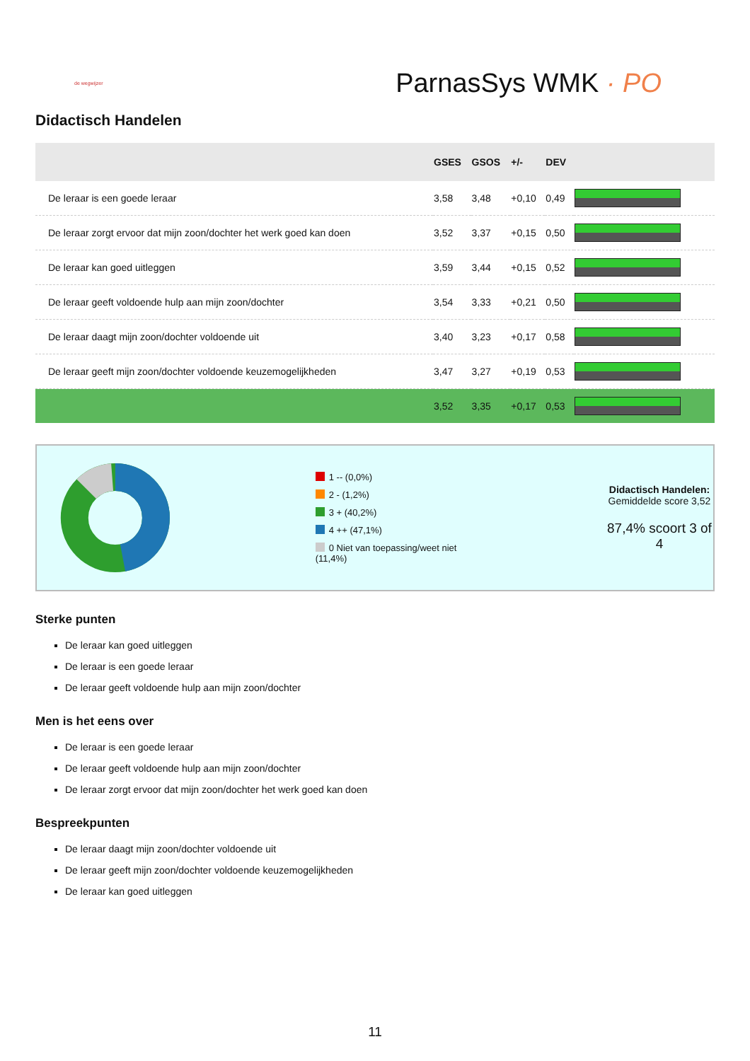de wegwijzer
ParnasSys WMK · PO
Didactisch Handelen
| | GSES | GSOS | +/- | DEV | |
| --- | --- | --- | --- | --- | --- |
| De leraar is een goede leraar | 3,58 | 3,48 | +0,10 | 0,49 | |
| De leraar zorgt ervoor dat mijn zoon/dochter het werk goed kan doen | 3,52 | 3,37 | +0,15 | 0,50 | |
| De leraar kan goed uitleggen | 3,59 | 3,44 | +0,15 | 0,52 | |
| De leraar geeft voldoende hulp aan mijn zoon/dochter | 3,54 | 3,33 | +0,21 | 0,50 | |
| De leraar daagt mijn zoon/dochter voldoende uit | 3,40 | 3,23 | +0,17 | 0,58 | |
| De leraar geeft mijn zoon/dochter voldoende keuzemogelijkheden | 3,47 | 3,27 | +0,19 | 0,53 | |
| | 3,52 | 3,35 | +0,17 | 0,53 | |
1 -- (0,0%)
2 - (1,2%)
3 + (40,2%)
4 ++ (47,1%)
0 Niet van toepassing/weet niet (11,4%)
Didactisch Handelen:
Gemiddelde score 3,52
87,4% scoort 3 of 4
Sterke punten
De leraar kan goed uitleggen
De leraar is een goede leraar
De leraar geeft voldoende hulp aan mijn zoon/dochter
Men is het eens over
De leraar is een goede leraar
De leraar geeft voldoende hulp aan mijn zoon/dochter
De leraar zorgt ervoor dat mijn zoon/dochter het werk goed kan doen
Bespreekpunten
De leraar daagt mijn zoon/dochter voldoende uit
De leraar geeft mijn zoon/dochter voldoende keuzemogelijkheden
De leraar kan goed uitleggen
11